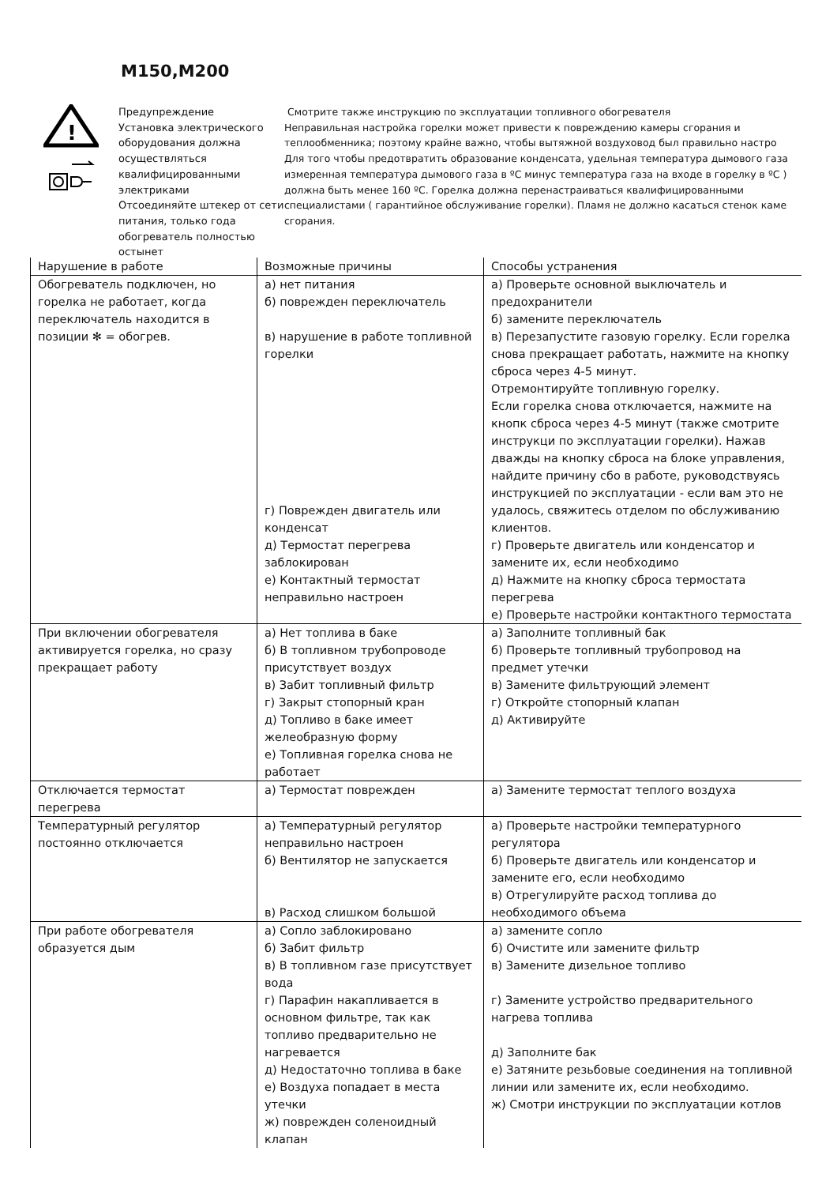M150,M200
!
Предупреждение
Установка электрического оборудования должна осуществляться квалифицированными электриками
Отсоединяйте штекер от сети питания, только года обогреватель полностью остынет
Смотрите также инструкцию по эксплуатации топливного обогревателя
Неправильная настройка горелки может привести к повреждению камеры сгорания и
теплообменника; поэтому крайне важно, чтобы вытяжной воздуховод был правильно настро
Для того чтобы предотвратить образование конденсата, удельная температура дымового газа
измеренная температура дымового газа в ºC минус температура газа на входе в горелку в ºC )
должна быть менее 160 ºC. Горелка должна перенастраиваться квалифицированными
специалистами ( гарантийное обслуживание горелки). Пламя не должно касаться стенок каме
сгорания.
| Нарушение в работе | Возможные причины | Способы устранения |
| --- | --- | --- |
| Обогреватель подключен, но горелка не работает, когда переключатель находится в позиции ✻ = обогрев. | а) нет питания б) поврежден переключатель в) нарушение в работе топливной горелки г) Поврежден двигатель или конденсат д) Термостат перегрева заблокирован е) Контактный термостат неправильно настроен | а) Проверьте основной выключатель и предохранители б) замените переключатель в) Перезапустите газовую горелку. Если горелка снова прекращает работать, нажмите на кнопку сброса через 4-5 минут. Отремонтируйте топливную горелку. Если горелка снова отключается, нажмите на кнопк сброса через 4-5 минут (также смотрите инструкци по эксплуатации горелки). Нажав дважды на кнопку сброса на блоке управления, найдите причину сбо в работе, руководствуясь инструкцией по эксплуатации - если вам это не удалось, свяжитесь отделом по обслуживанию клиентов. г) Проверьте двигатель или конденсатор и замените их, если необходимо д) Нажмите на кнопку сброса термостата перегрева е) Проверьте настройки контактного термостата |
| При включении обогревателя активируется горелка, но сразу прекращает работу | а) Нет топлива в баке б) В топливном трубопроводе присутствует воздух в) Забит топливный фильтр г) Закрыт стопорный кран д) Топливо в баке имеет желеобразную форму е) Топливная горелка снова не работает | а) Заполните топливный бак б) Проверьте топливный трубопровод на предмет утечки в) Замените фильтрующий элемент г) Откройте стопорный клапан д) Активируйте |
| Отключается термостат перегрева | а) Термостат поврежден | а) Замените термостат теплого воздуха |
| Температурный регулятор постоянно отключается | а) Температурный регулятор неправильно настроен б) Вентилятор не запускается в) Расход слишком большой | а) Проверьте настройки температурного регулятора б) Проверьте двигатель или конденсатор и замените его, если необходимо в) Отрегулируйте расход топлива до необходимого объема |
| При работе обогревателя образуется дым | а) Сопло заблокировано б) Забит фильтр в) В топливном газе присутствует вода г) Парафин накапливается в основном фильтре, так как топливо предварительно не нагревается д) Недостаточно топлива в баке е) Воздуха попадает в места утечки ж) поврежден соленоидный клапан | а) замените сопло б) Очистите или замените фильтр в) Замените дизельное топливо г) Замените устройство предварительного нагрева топлива д) Заполните бак е) Затяните резьбовые соединения на топливной линии или замените их, если необходимо. ж) Смотри инструкции по эксплуатации котлов |